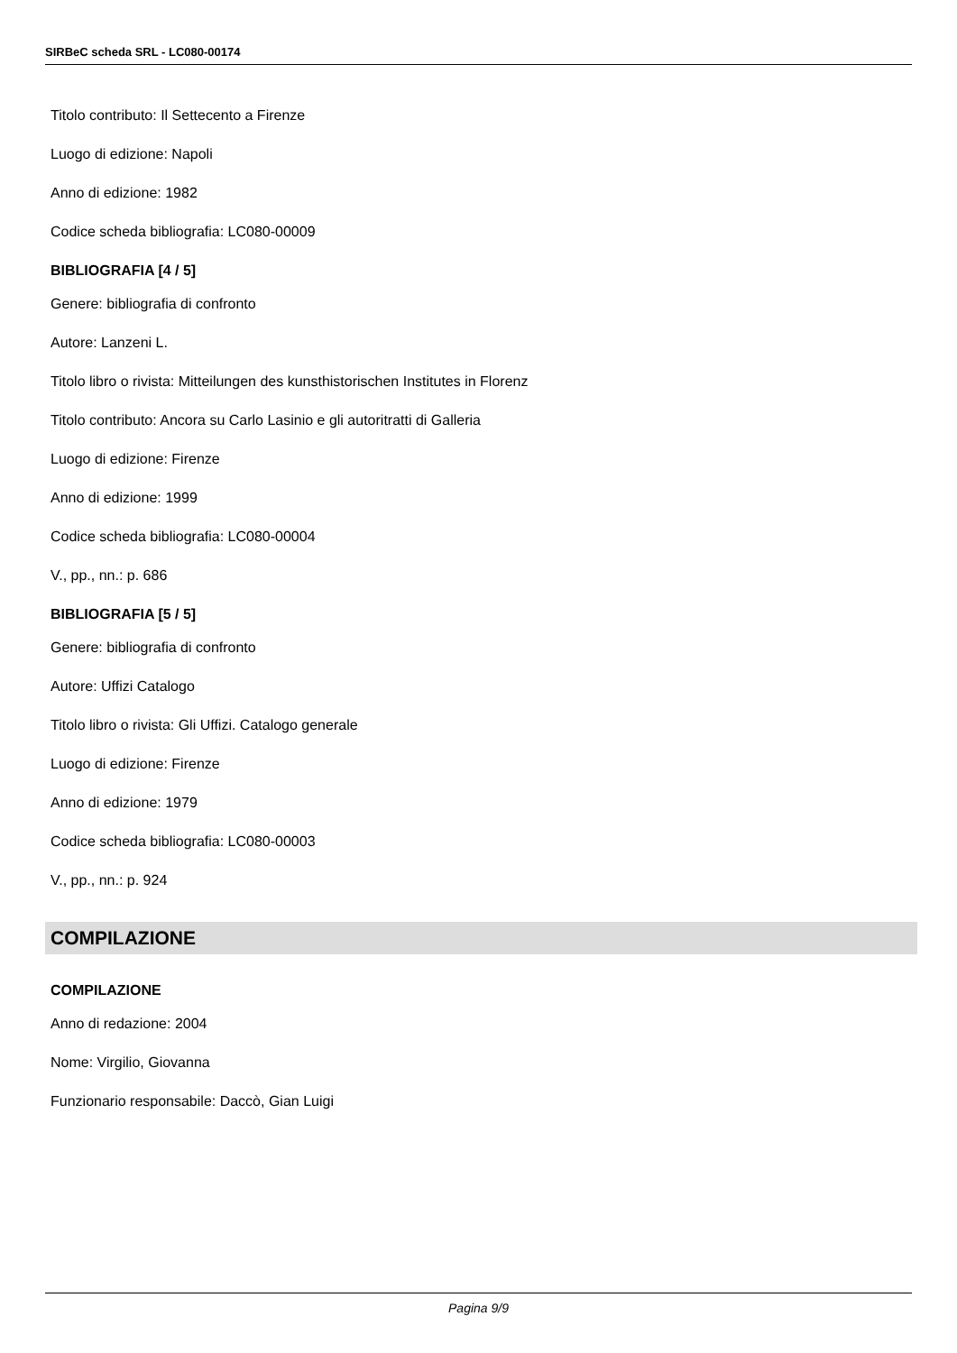SIRBeC scheda SRL - LC080-00174
Titolo contributo: Il Settecento a Firenze
Luogo di edizione: Napoli
Anno di edizione: 1982
Codice scheda bibliografia: LC080-00009
BIBLIOGRAFIA [4 / 5]
Genere: bibliografia di confronto
Autore: Lanzeni L.
Titolo libro o rivista: Mitteilungen des kunsthistorischen Institutes in Florenz
Titolo contributo: Ancora su Carlo Lasinio e gli autoritratti di Galleria
Luogo di edizione: Firenze
Anno di edizione: 1999
Codice scheda bibliografia: LC080-00004
V., pp., nn.: p. 686
BIBLIOGRAFIA [5 / 5]
Genere: bibliografia di confronto
Autore: Uffizi Catalogo
Titolo libro o rivista: Gli Uffizi. Catalogo generale
Luogo di edizione: Firenze
Anno di edizione: 1979
Codice scheda bibliografia: LC080-00003
V., pp., nn.: p. 924
COMPILAZIONE
COMPILAZIONE
Anno di redazione: 2004
Nome: Virgilio, Giovanna
Funzionario responsabile: Daccò, Gian Luigi
Pagina 9/9